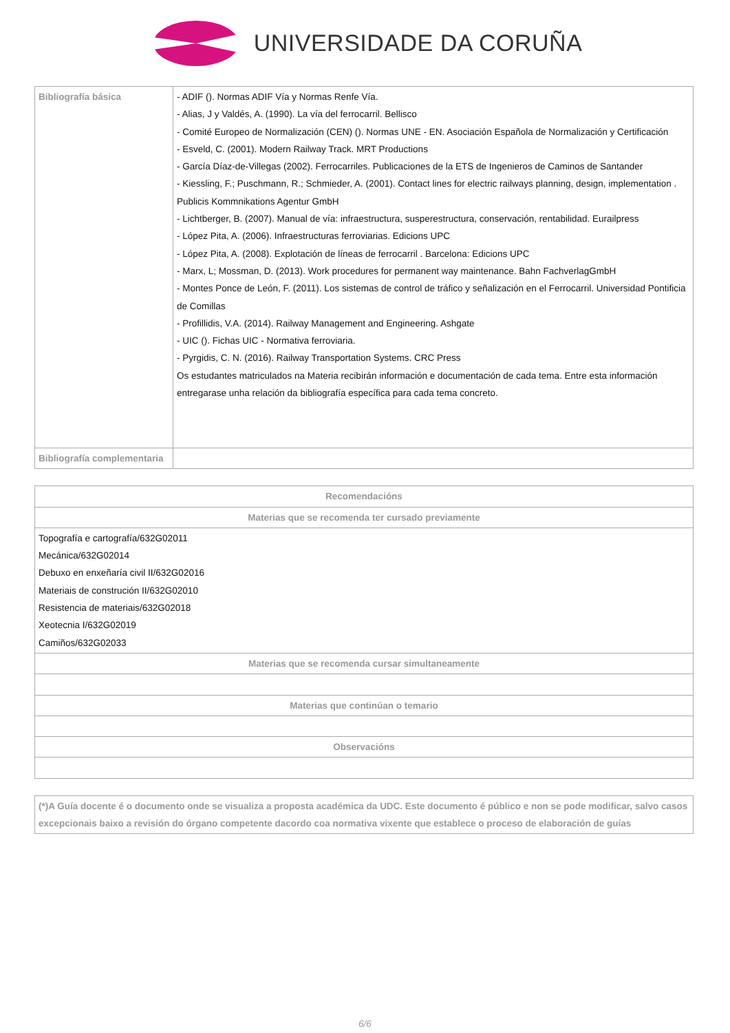UNIVERSIDADE DA CORUÑA
| Bibliografía básica | - ADIF (). Normas ADIF Vía y Normas Renfe Vía. - Alias, J y Valdés, A. (1990). La vía del ferrocarril. Bellisco - Comité Europeo de Normalización (CEN) (). Normas UNE - EN. Asociación Española de Normalización y Certificación - Esveld, C. (2001). Modern Railway Track. MRT Productions - García Díaz-de-Villegas (2002). Ferrocarriles. Publicaciones de la ETS de Ingenieros de Caminos de Santander - Kiessling, F.; Puschmann, R.; Schmieder, A. (2001). Contact lines for electric railways planning, design, implementation . Publicis Kommnikations Agentur GmbH - Lichtberger, B. (2007). Manual de vía: infraestructura, susperestructura, conservación, rentabilidad. Eurailpress - López Pita, A. (2006). Infraestructuras ferroviarias. Edicions UPC - López Pita, A. (2008). Explotación de líneas de ferrocarril . Barcelona: Edicions UPC - Marx, L; Mossman, D. (2013). Work procedures for permanent way maintenance. Bahn FachverlagGmbH - Montes Ponce de León, F. (2011). Los sistemas de control de tráfico y señalización en el Ferrocarril. Universidad Pontificia de Comillas - Profillidis, V.A. (2014). Railway Management and Engineering. Ashgate - UIC (). Fichas UIC - Normativa ferroviaria. - Pyrgidis, C. N. (2016). Railway Transportation Systems. CRC Press Os estudantes matriculados na Materia recibirán información e documentación de cada tema. Entre esta información entregarase unha relación da bibliografía específica para cada tema concreto. |
| Bibliografía complementaria | |
| Recomendacións |
| --- |
| Materias que se recomenda ter cursado previamente |
| Topografía e cartografía/632G02011 Mecánica/632G02014 Debuxo en enxeñaría civil II/632G02016 Materiais de construción II/632G02010 Resistencia de materiais/632G02018 Xeotecnia I/632G02019 Camiños/632G02033 |
| Materias que se recomenda cursar simultaneamente |
| Materias que continúan o temario |
| Observacións |
(*)A Guía docente é o documento onde se visualiza a proposta académica da UDC. Este documento é público e non se pode modificar, salvo casos excepcionais baixo a revisión do órgano competente dacordo coa normativa vixente que establece o proceso de elaboración de guías
6/6